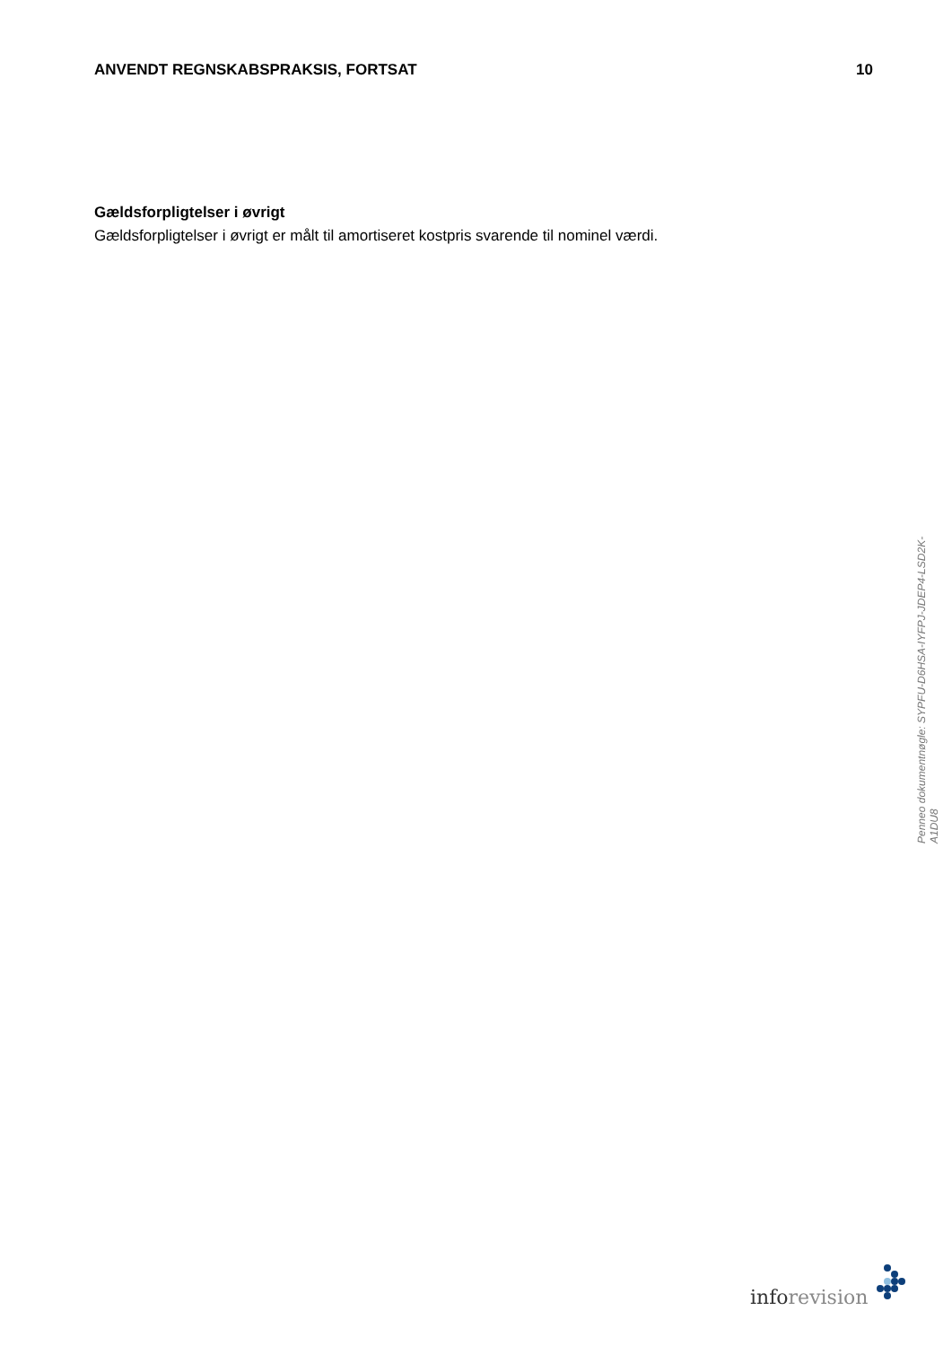ANVENDT REGNSKABSPRAKSIS, FORTSAT
10
Gældsforpligtelser i øvrigt
Gældsforpligtelser i øvrigt er målt til amortiseret kostpris svarende til nominel værdi.
Penneo dokumentnøgle: SYPFU-D6HSA-IYFPJ-JDEP4-LSD2K-A1DU8
info revision